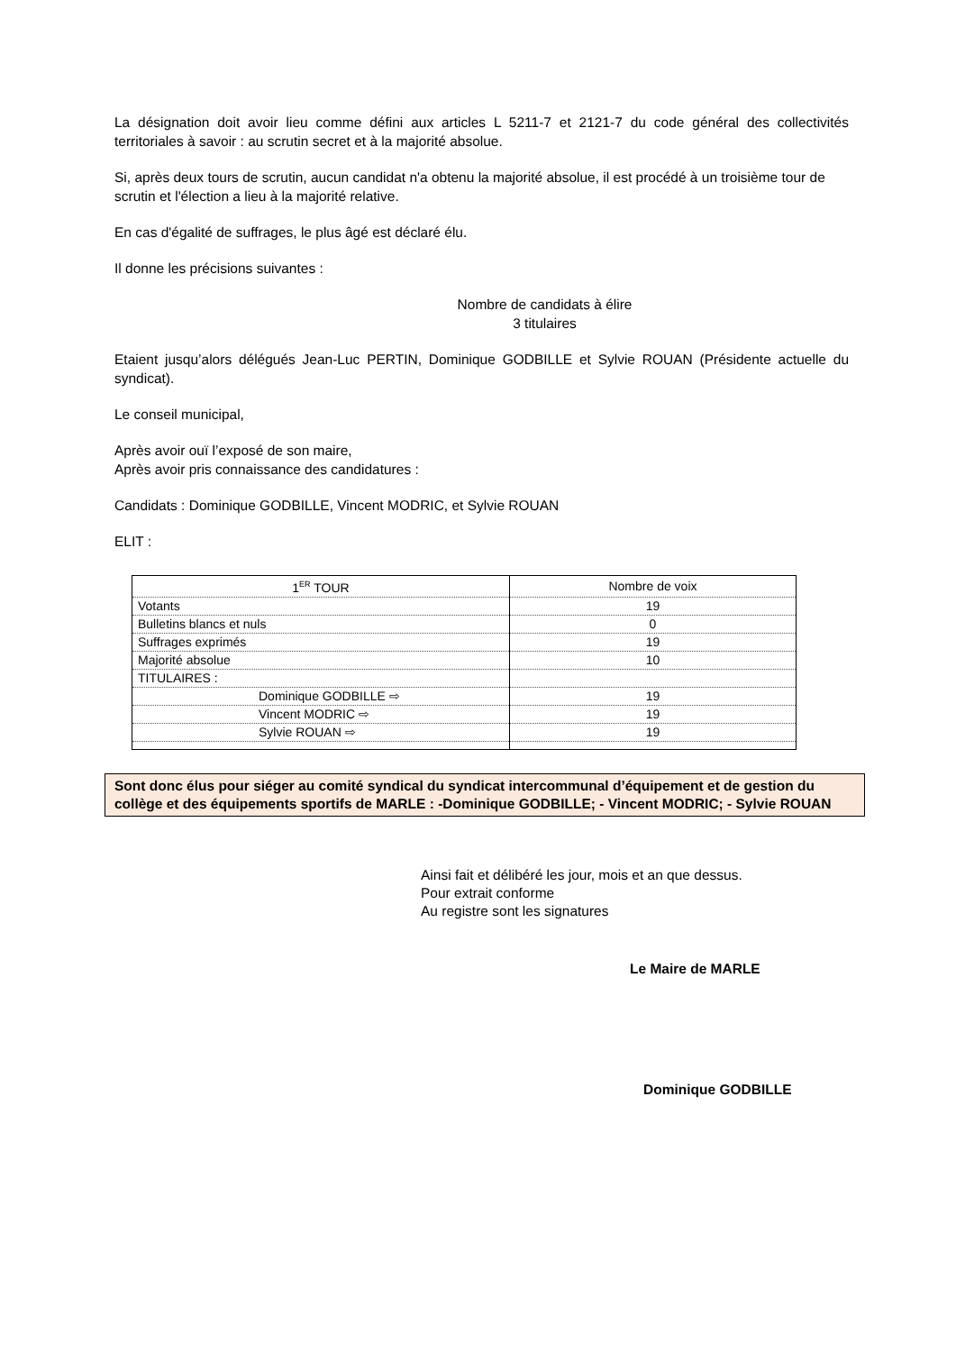La désignation doit avoir lieu comme défini aux articles L 5211-7 et 2121-7 du code général des collectivités territoriales à savoir : au scrutin secret et à la majorité absolue.
Si, après deux tours de scrutin, aucun candidat n'a obtenu la majorité absolue, il est procédé à un troisième tour de scrutin et l'élection a lieu à la majorité relative.
En cas d'égalité de suffrages, le plus âgé est déclaré élu.
Il donne les précisions suivantes :
Nombre de candidats à élire
3 titulaires
Etaient jusqu’alors délégués Jean-Luc PERTIN, Dominique GODBILLE et Sylvie ROUAN (Présidente actuelle du syndicat).
Le conseil municipal,
Après avoir ouï l’exposé de son maire,
Après avoir pris connaissance des candidatures :
Candidats : Dominique GODBILLE, Vincent MODRIC, et Sylvie ROUAN
ELIT :
| 1<sup>ER</sup> TOUR | Nombre de voix |
| Votants | 19 |
| Bulletins blancs et nuls | 0 |
| Suffrages exprimés | 19 |
| Majorité absolue | 10 |
| TITULAIRES : | |
| Dominique GODBILLE ⇨ | 19 |
| Vincent MODRIC ⇨ | 19 |
| Sylvie ROUAN ⇨ | 19 |
Sont donc élus pour siéger au comité syndical du syndicat intercommunal d’équipement et de gestion du collège et des équipements sportifs de MARLE : -Dominique GODBILLE; - Vincent MODRIC; - Sylvie ROUAN
Ainsi fait et délibéré les jour, mois et an que dessus.
Pour extrait conforme
Au registre sont les signatures
Le Maire de MARLE
Dominique GODBILLE